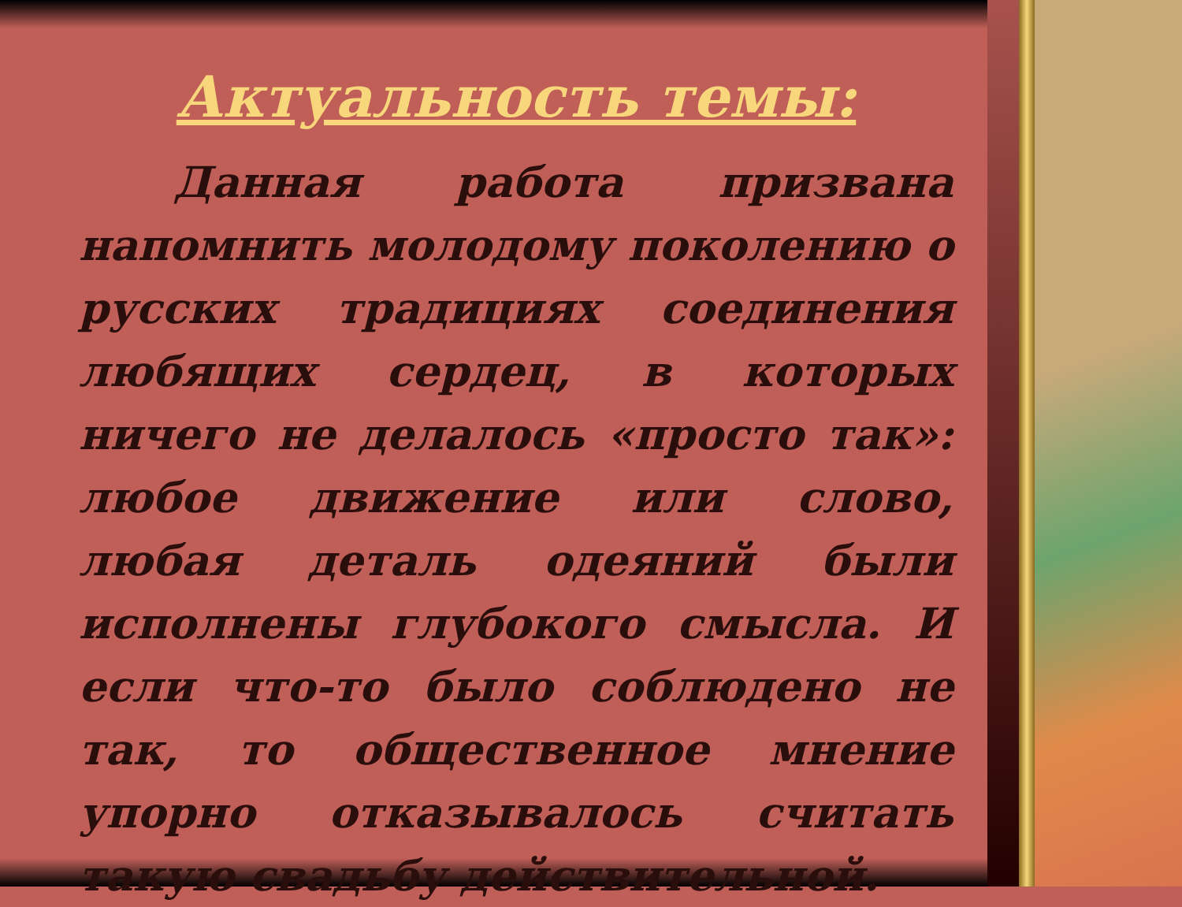Актуальность темы:
Данная работа призвана напомнить молодому поколению о русских традициях соединения любящих сердец, в которых ничего не делалось «просто так»: любое движение или слово, любая деталь одеяний были исполнены глубокого смысла. И если что-то было соблюдено не так, то общественное мнение упорно отказывалось считать такую свадьбу действительной.